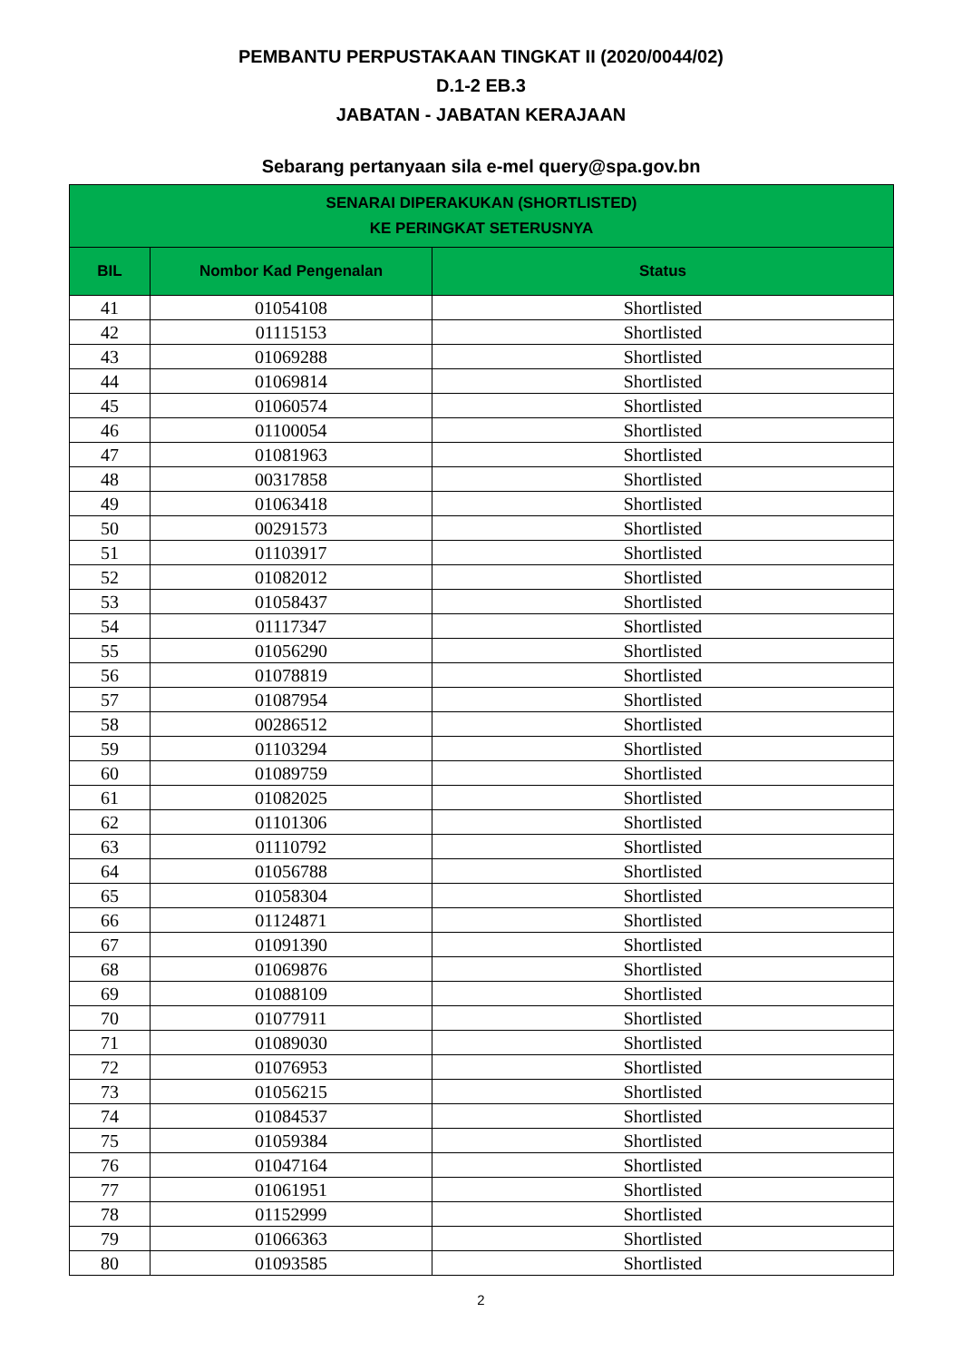PEMBANTU PERPUSTAKAAN TINGKAT II (2020/0044/02)
D.1-2 EB.3
JABATAN - JABATAN KERAJAAN
Sebarang pertanyaan sila e-mel query@spa.gov.bn
| SENARAI DIPERAKUKAN (SHORTLISTED) KE PERINGKAT SETERUSNYA | | |
| --- | --- | --- |
| BIL | Nombor Kad Pengenalan | Status |
| 41 | 01054108 | Shortlisted |
| 42 | 01115153 | Shortlisted |
| 43 | 01069288 | Shortlisted |
| 44 | 01069814 | Shortlisted |
| 45 | 01060574 | Shortlisted |
| 46 | 01100054 | Shortlisted |
| 47 | 01081963 | Shortlisted |
| 48 | 00317858 | Shortlisted |
| 49 | 01063418 | Shortlisted |
| 50 | 00291573 | Shortlisted |
| 51 | 01103917 | Shortlisted |
| 52 | 01082012 | Shortlisted |
| 53 | 01058437 | Shortlisted |
| 54 | 01117347 | Shortlisted |
| 55 | 01056290 | Shortlisted |
| 56 | 01078819 | Shortlisted |
| 57 | 01087954 | Shortlisted |
| 58 | 00286512 | Shortlisted |
| 59 | 01103294 | Shortlisted |
| 60 | 01089759 | Shortlisted |
| 61 | 01082025 | Shortlisted |
| 62 | 01101306 | Shortlisted |
| 63 | 01110792 | Shortlisted |
| 64 | 01056788 | Shortlisted |
| 65 | 01058304 | Shortlisted |
| 66 | 01124871 | Shortlisted |
| 67 | 01091390 | Shortlisted |
| 68 | 01069876 | Shortlisted |
| 69 | 01088109 | Shortlisted |
| 70 | 01077911 | Shortlisted |
| 71 | 01089030 | Shortlisted |
| 72 | 01076953 | Shortlisted |
| 73 | 01056215 | Shortlisted |
| 74 | 01084537 | Shortlisted |
| 75 | 01059384 | Shortlisted |
| 76 | 01047164 | Shortlisted |
| 77 | 01061951 | Shortlisted |
| 78 | 01152999 | Shortlisted |
| 79 | 01066363 | Shortlisted |
| 80 | 01093585 | Shortlisted |
2